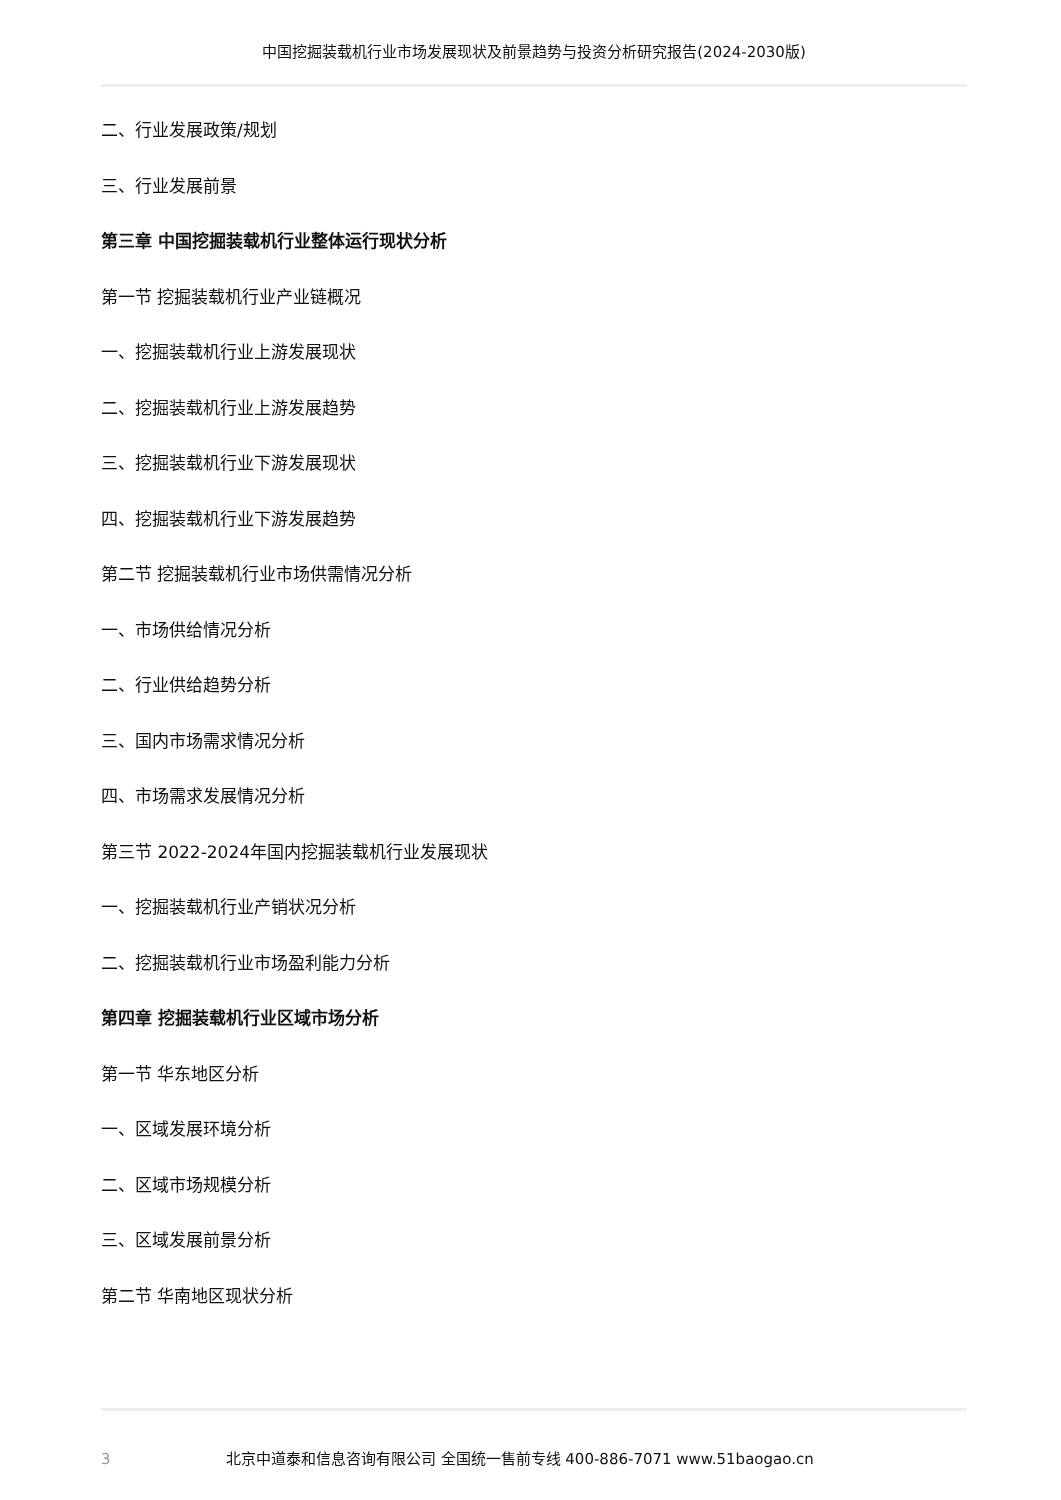中国挖掘装载机行业市场发展现状及前景趋势与投资分析研究报告(2024-2030版)
二、行业发展政策/规划
三、行业发展前景
第三章 中国挖掘装载机行业整体运行现状分析
第一节 挖掘装载机行业产业链概况
一、挖掘装载机行业上游发展现状
二、挖掘装载机行业上游发展趋势
三、挖掘装载机行业下游发展现状
四、挖掘装载机行业下游发展趋势
第二节 挖掘装载机行业市场供需情况分析
一、市场供给情况分析
二、行业供给趋势分析
三、国内市场需求情况分析
四、市场需求发展情况分析
第三节 2022-2024年国内挖掘装载机行业发展现状
一、挖掘装载机行业产销状况分析
二、挖掘装载机行业市场盈利能力分析
第四章 挖掘装载机行业区域市场分析
第一节 华东地区分析
一、区域发展环境分析
二、区域市场规模分析
三、区域发展前景分析
第二节 华南地区现状分析
3 北京中道泰和信息咨询有限公司 全国统一售前专线 400-886-7071 www.51baogao.cn